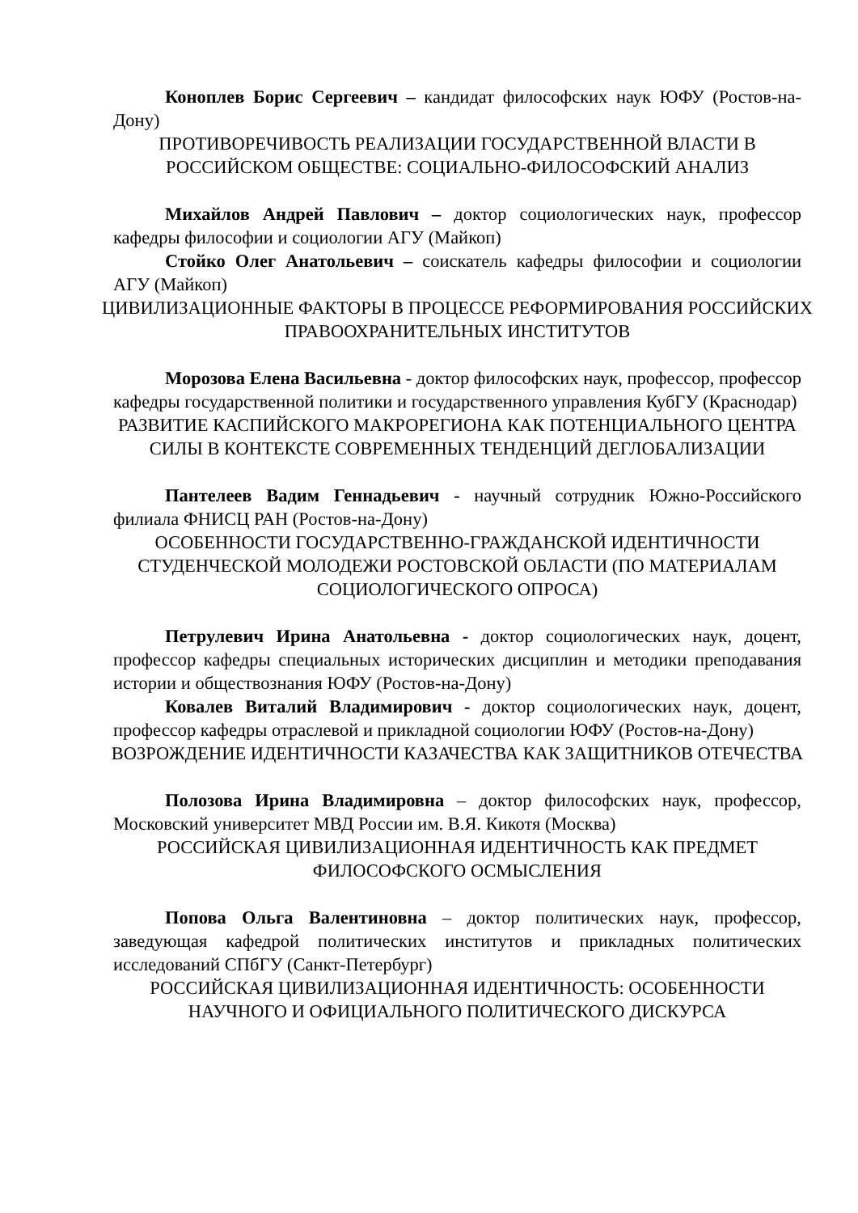Коноплев Борис Сергеевич – кандидат философских наук ЮФУ (Ростов-на-Дону)
ПРОТИВОРЕЧИВОСТЬ РЕАЛИЗАЦИИ ГОСУДАРСТВЕННОЙ ВЛАСТИ В РОССИЙСКОМ ОБЩЕСТВЕ: СОЦИАЛЬНО-ФИЛОСОФСКИЙ АНАЛИЗ
Михайлов Андрей Павлович – доктор социологических наук, профессор кафедры философии и социологии АГУ (Майкоп)
Стойко Олег Анатольевич – соискатель кафедры философии и социологии АГУ (Майкоп)
ЦИВИЛИЗАЦИОННЫЕ ФАКТОРЫ В ПРОЦЕССЕ РЕФОРМИРОВАНИЯ РОССИЙСКИХ ПРАВООХРАНИТЕЛЬНЫХ ИНСТИТУТОВ
Морозова Елена Васильевна - доктор философских наук, профессор, профессор кафедры государственной политики и государственного управления КубГУ (Краснодар)
РАЗВИТИЕ КАСПИЙСКОГО МАКРОРЕГИОНА КАК ПОТЕНЦИАЛЬНОГО ЦЕНТРА СИЛЫ В КОНТЕКСТЕ СОВРЕМЕННЫХ ТЕНДЕНЦИЙ ДЕГЛОБАЛИЗАЦИИ
Пантелеев Вадим Геннадьевич - научный сотрудник Южно-Российского филиала ФНИСЦ РАН (Ростов-на-Дону)
ОСОБЕННОСТИ ГОСУДАРСТВЕННО-ГРАЖДАНСКОЙ ИДЕНТИЧНОСТИ СТУДЕНЧЕСКОЙ МОЛОДЕЖИ РОСТОВСКОЙ ОБЛАСТИ (ПО МАТЕРИАЛАМ СОЦИОЛОГИЧЕСКОГО ОПРОСА)
Петрулевич Ирина Анатольевна - доктор социологических наук, доцент, профессор кафедры специальных исторических дисциплин и методики преподавания истории и обществознания ЮФУ (Ростов-на-Дону)
Ковалев Виталий Владимирович - доктор социологических наук, доцент, профессор кафедры отраслевой и прикладной социологии ЮФУ (Ростов-на-Дону)
ВОЗРОЖДЕНИЕ ИДЕНТИЧНОСТИ КАЗАЧЕСТВА КАК ЗАЩИТНИКОВ ОТЕЧЕСТВА
Полозова Ирина Владимировна – доктор философских наук, профессор, Московский университет МВД России им. В.Я. Кикотя (Москва)
РОССИЙСКАЯ ЦИВИЛИЗАЦИОННАЯ ИДЕНТИЧНОСТЬ КАК ПРЕДМЕТ ФИЛОСОФСКОГО ОСМЫСЛЕНИЯ
Попова Ольга Валентиновна – доктор политических наук, профессор, заведующая кафедрой политических институтов и прикладных политических исследований СПбГУ (Санкт-Петербург)
РОССИЙСКАЯ ЦИВИЛИЗАЦИОННАЯ ИДЕНТИЧНОСТЬ: ОСОБЕННОСТИ НАУЧНОГО И ОФИЦИАЛЬНОГО ПОЛИТИЧЕСКОГО ДИСКУРСА